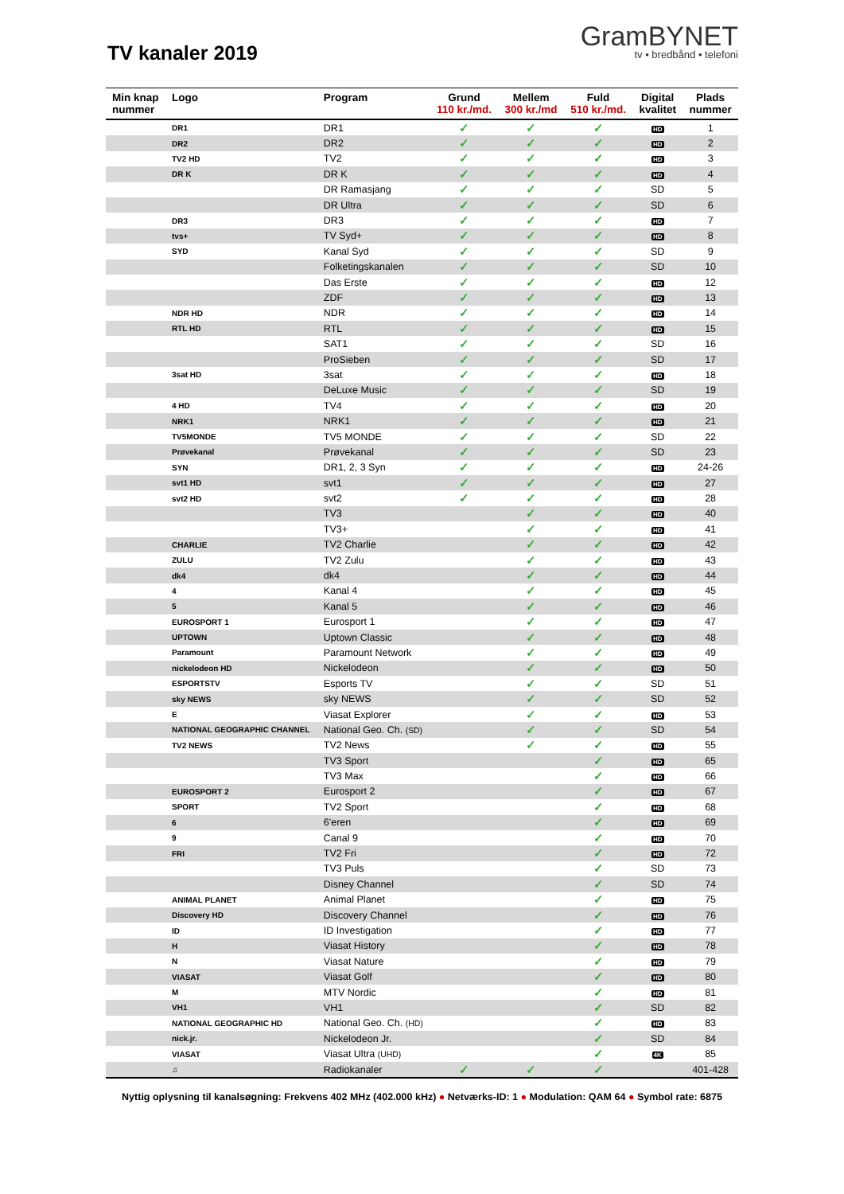TV kanaler 2019
GramBYNET
tv • bredbånd • telefoni
| Min knap nummer | Logo | Program | Grund 110 kr./md. | Mellem 300 kr./md | Fuld 510 kr./md. | Digital kvalitet | Plads nummer |
| --- | --- | --- | --- | --- | --- | --- | --- |
| | DR1 | DR1 | ✓ | ✓ | ✓ | HD | 1 |
| | DR2 | DR2 | ✓ | ✓ | ✓ | HD | 2 |
| | TV2 HD | TV2 | ✓ | ✓ | ✓ | HD | 3 |
| | DR K | DR K | ✓ | ✓ | ✓ | HD | 4 |
| | | DR Ramasjang | ✓ | ✓ | ✓ | SD | 5 |
| | | DR Ultra | ✓ | ✓ | ✓ | SD | 6 |
| | DR3 | DR3 | ✓ | ✓ | ✓ | HD | 7 |
| | tvs+ | TV Syd+ | ✓ | ✓ | ✓ | HD | 8 |
| | SYD | Kanal Syd | ✓ | ✓ | ✓ | SD | 9 |
| | | Folketingskanalen | ✓ | ✓ | ✓ | SD | 10 |
| | | Das Erste | ✓ | ✓ | ✓ | HD | 12 |
| | | ZDF | ✓ | ✓ | ✓ | HD | 13 |
| | NDR HD | NDR | ✓ | ✓ | ✓ | HD | 14 |
| | RTL HD | RTL | ✓ | ✓ | ✓ | HD | 15 |
| | | SAT1 | ✓ | ✓ | ✓ | SD | 16 |
| | | ProSieben | ✓ | ✓ | ✓ | SD | 17 |
| | 3sat HD | 3sat | ✓ | ✓ | ✓ | HD | 18 |
| | | DeLuxe Music | ✓ | ✓ | ✓ | SD | 19 |
| | 4 HD | TV4 | ✓ | ✓ | ✓ | HD | 20 |
| | NRK1 | NRK1 | ✓ | ✓ | ✓ | HD | 21 |
| | TV5MONDE | TV5 MONDE | ✓ | ✓ | ✓ | SD | 22 |
| | Prøvekanal | Prøvekanal | ✓ | ✓ | ✓ | SD | 23 |
| | SYN | DR1, 2, 3 Syn | ✓ | ✓ | ✓ | HD | 24-26 |
| | svt1 HD | svt1 | ✓ | ✓ | ✓ | HD | 27 |
| | svt2 HD | svt2 | ✓ | ✓ | ✓ | HD | 28 |
| | | TV3 | | ✓ | ✓ | HD | 40 |
| | | TV3+ | | ✓ | ✓ | HD | 41 |
| | CHARLIE | TV2 Charlie | | ✓ | ✓ | HD | 42 |
| | ZULU | TV2 Zulu | | ✓ | ✓ | HD | 43 |
| | dk4 | dk4 | | ✓ | ✓ | HD | 44 |
| | 4 | Kanal 4 | | ✓ | ✓ | HD | 45 |
| | 5 | Kanal 5 | | ✓ | ✓ | HD | 46 |
| | EUROSPORT 1 | Eurosport 1 | | ✓ | ✓ | HD | 47 |
| | UPTOWN | Uptown Classic | | ✓ | ✓ | HD | 48 |
| | Paramount | Paramount Network | | ✓ | ✓ | HD | 49 |
| | nickelodeon HD | Nickelodeon | | ✓ | ✓ | HD | 50 |
| | ESPORTSTV | Esports TV | | ✓ | ✓ | SD | 51 |
| | sky NEWS | sky NEWS | | ✓ | ✓ | SD | 52 |
| | E | Viasat Explorer | | ✓ | ✓ | HD | 53 |
| | NATIONAL GEOGRAPHIC CHANNEL | National Geo. Ch. (SD) | | ✓ | ✓ | SD | 54 |
| | TV2 NEWS | TV2 News | | ✓ | ✓ | HD | 55 |
| | | TV3 Sport | | | ✓ | HD | 65 |
| | | TV3 Max | | | ✓ | HD | 66 |
| | EUROSPORT 2 | Eurosport 2 | | | ✓ | HD | 67 |
| | SPORT | TV2 Sport | | | ✓ | HD | 68 |
| | 6 | 6'eren | | | ✓ | HD | 69 |
| | 9 | Canal 9 | | | ✓ | HD | 70 |
| | FRI | TV2 Fri | | | ✓ | HD | 72 |
| | | TV3 Puls | | | ✓ | SD | 73 |
| | | Disney Channel | | | ✓ | SD | 74 |
| | ANIMAL PLANET | Animal Planet | | | ✓ | HD | 75 |
| | Discovery HD | Discovery Channel | | | ✓ | HD | 76 |
| | ID | ID Investigation | | | ✓ | HD | 77 |
| | H | Viasat History | | | ✓ | HD | 78 |
| | N | Viasat Nature | | | ✓ | HD | 79 |
| | VIASAT | Viasat Golf | | | ✓ | HD | 80 |
| | M | MTV Nordic | | | ✓ | HD | 81 |
| | VH1 | VH1 | | | ✓ | SD | 82 |
| | NATIONAL GEOGRAPHIC HD | National Geo. Ch. (HD) | | | ✓ | HD | 83 |
| | nick.jr. | Nickelodeon Jr. | | | ✓ | SD | 84 |
| | VIASAT | Viasat Ultra (UHD) | | | ✓ | 4K | 85 |
| | ♫ | Radiokanaler | ✓ | ✓ | ✓ | | 401-428 |
Nyttig oplysning til kanalsøgning: Frekvens 402 MHz (402.000 kHz) ● Netværks-ID: 1 ● Modulation: QAM 64 ● Symbol rate: 6875